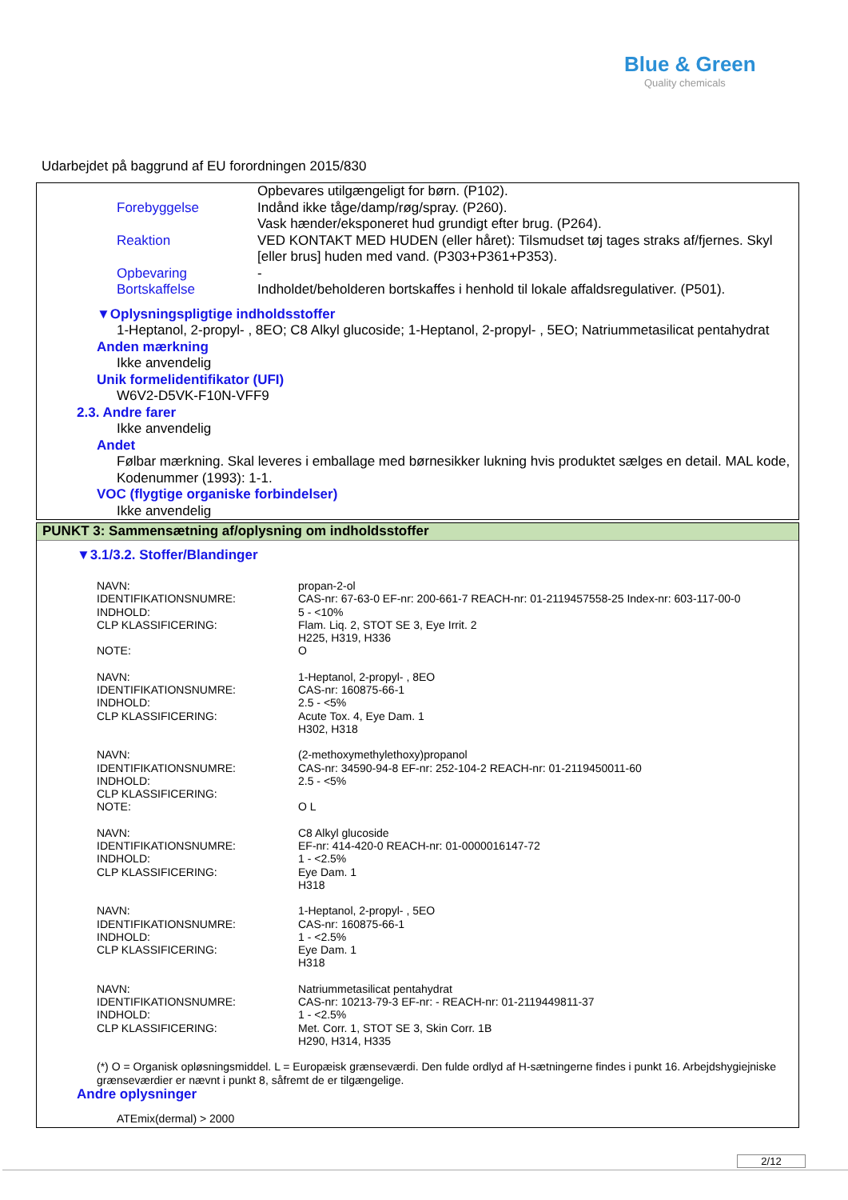Blue & Green
Quality chemicals
Udarbejdet på baggrund af EU forordningen 2015/830
| | Opbevares utilgængeligt for børn. (P102). |
| Forebyggelse | Indånd ikke tåge/damp/røg/spray. (P260). |
| | Vask hænder/eksponeret hud grundigt efter brug. (P264). |
| Reaktion | VED KONTAKT MED HUDEN (eller håret): Tilsmudset tøj tages straks af/fjernes. Skyl [eller brus] huden med vand. (P303+P361+P353). |
| Opbevaring | - |
| Bortskaffelse | Indholdet/beholderen bortskaffes i henhold til lokale affaldsregulativer. (P501). |
▼Oplysningspligtige indholdsstoffer
1-Heptanol, 2-propyl- , 8EO; C8 Alkyl glucoside; 1-Heptanol, 2-propyl- , 5EO; Natriummetasilicat pentahydrat
Anden mærkning
Ikke anvendelig
Unik formelidentifikator (UFI)
W6V2-D5VK-F10N-VFF9
2.3. Andre farer
Ikke anvendelig
Andet
Følbar mærkning. Skal leveres i emballage med børnesikker lukning hvis produktet sælges en detail. MAL kode, Kodenummer (1993): 1-1.
VOC (flygtige organiske forbindelser)
Ikke anvendelig
PUNKT 3: Sammensætning af/oplysning om indholdsstoffer
▼3.1/3.2. Stoffer/Blandinger
| NAVN: | propan-2-ol |
| IDENTIFIKATIONSNUMRE: | CAS-nr: 67-63-0 EF-nr: 200-661-7 REACH-nr: 01-2119457558-25 Index-nr: 603-117-00-0 |
| INDHOLD: | 5 - <10% |
| CLP KLASSIFICERING: | Flam. Liq. 2, STOT SE 3, Eye Irrit. 2 H225, H319, H336 |
| NOTE: | O |
| NAVN: | 1-Heptanol, 2-propyl- , 8EO |
| IDENTIFIKATIONSNUMRE: | CAS-nr: 160875-66-1 |
| INDHOLD: | 2.5 - <5% |
| CLP KLASSIFICERING: | Acute Tox. 4, Eye Dam. 1 H302, H318 |
| NAVN: | (2-methoxymethylethoxy)propanol |
| IDENTIFIKATIONSNUMRE: | CAS-nr: 34590-94-8 EF-nr: 252-104-2 REACH-nr: 01-2119450011-60 |
| INDHOLD: | 2.5 - <5% |
| CLP KLASSIFICERING: | |
| NOTE: | O L |
| NAVN: | C8 Alkyl glucoside |
| IDENTIFIKATIONSNUMRE: | EF-nr: 414-420-0 REACH-nr: 01-0000016147-72 |
| INDHOLD: | 1 - <2.5% |
| CLP KLASSIFICERING: | Eye Dam. 1 H318 |
| NAVN: | 1-Heptanol, 2-propyl- , 5EO |
| IDENTIFIKATIONSNUMRE: | CAS-nr: 160875-66-1 |
| INDHOLD: | 1 - <2.5% |
| CLP KLASSIFICERING: | Eye Dam. 1 H318 |
| NAVN: | Natriummetasilicat pentahydrat |
| IDENTIFIKATIONSNUMRE: | CAS-nr: 10213-79-3 EF-nr: - REACH-nr: 01-2119449811-37 |
| INDHOLD: | 1 - <2.5% |
| CLP KLASSIFICERING: | Met. Corr. 1, STOT SE 3, Skin Corr. 1B H290, H314, H335 |
(*) O = Organisk opløsningsmiddel. L = Europæisk grænseværdi. Den fulde ordlyd af H-sætningerne findes i punkt 16. Arbejdshygiejniske grænseværdier er nævnt i punkt 8, såfremt de er tilgængelige.
Andre oplysninger
ATEmix(dermal) > 2000
2/12